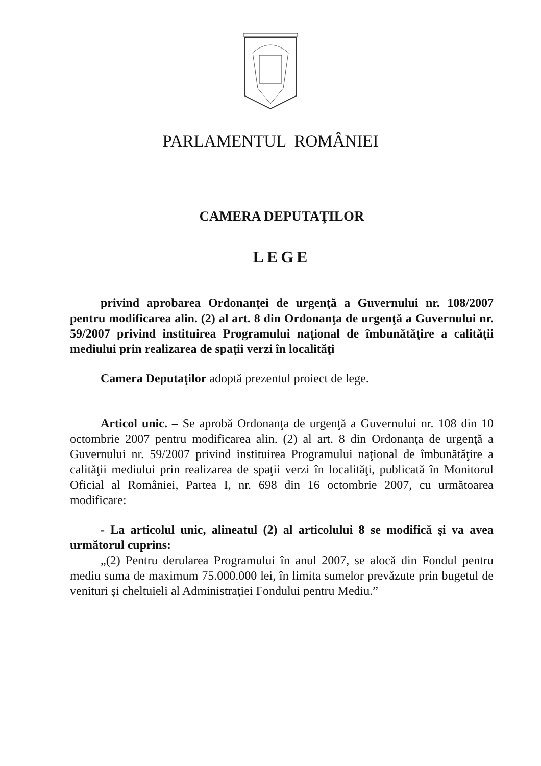PARLAMENTUL ROMÂNIEI
CAMERA DEPUTAŢILOR
LEGE
privind aprobarea Ordonanţei de urgenţă a Guvernului nr. 108/2007 pentru modificarea alin. (2) al art. 8 din Ordonanţa de urgenţă a Guvernului nr. 59/2007 privind instituirea Programului naţional de îmbunătăţire a calităţii mediului prin realizarea de spaţii verzi în localităţi
Camera Deputaţilor adoptă prezentul proiect de lege.
Articol unic. – Se aprobă Ordonanţa de urgenţă a Guvernului nr. 108 din 10 octombrie 2007 pentru modificarea alin. (2) al art. 8 din Ordonanţa de urgenţă a Guvernului nr. 59/2007 privind instituirea Programului naţional de îmbunătăţire a calităţii mediului prin realizarea de spaţii verzi în localităţi, publicată în Monitorul Oficial al României, Partea I, nr. 698 din 16 octombrie 2007, cu următoarea modificare:
- La articolul unic, alineatul (2) al articolului 8 se modifică şi va avea următorul cuprins:
„(2) Pentru derularea Programului în anul 2007, se alocă din Fondul pentru mediu suma de maximum 75.000.000 lei, în limita sumelor prevăzute prin bugetul de venituri şi cheltuieli al Administraţiei Fondului pentru Mediu.”